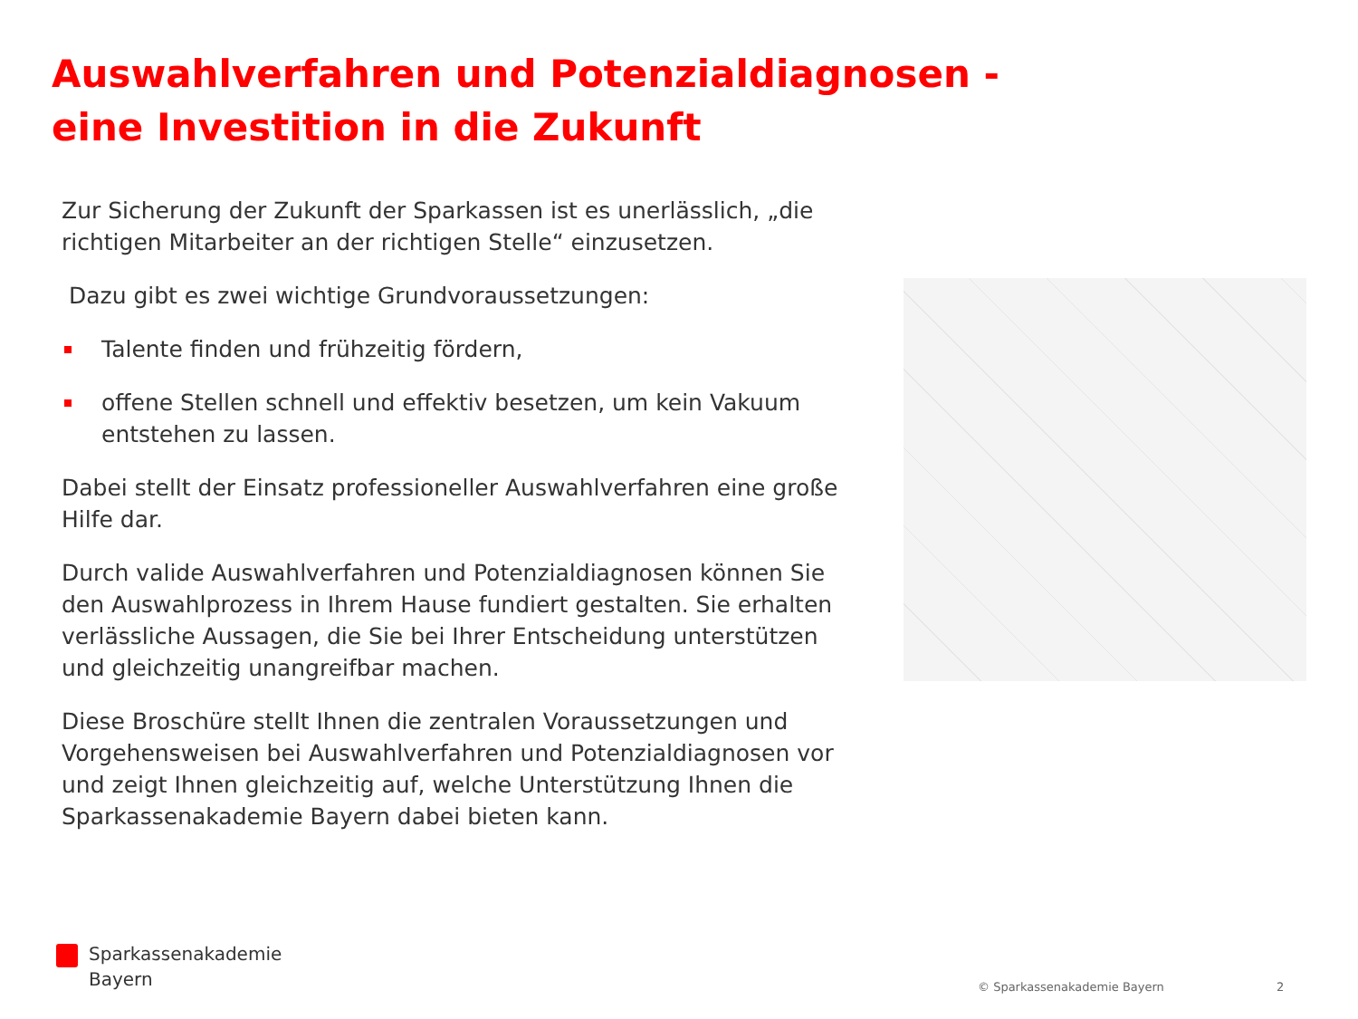Auswahlverfahren und Potenzialdiagnosen -
eine Investition in die Zukunft
Zur Sicherung der Zukunft der Sparkassen ist es unerlässlich, „die richtigen Mitarbeiter an der richtigen Stelle“ einzusetzen.
Dazu gibt es zwei wichtige Grundvoraussetzungen:
Talente finden und frühzeitig fördern,
offene Stellen schnell und effektiv besetzen, um kein Vakuum entstehen zu lassen.
Dabei stellt der Einsatz professioneller Auswahlverfahren eine große Hilfe dar.
Durch valide Auswahlverfahren und Potenzialdiagnosen können Sie den Auswahlprozess in Ihrem Hause fundiert gestalten. Sie erhalten verlässliche Aussagen, die Sie bei Ihrer Entscheidung unterstützen und gleichzeitig unangreifbar machen.
Diese Broschüre stellt Ihnen die zentralen Voraussetzungen und Vorgehensweisen bei Auswahlverfahren und Potenzialdiagnosen vor und zeigt Ihnen gleichzeitig auf, welche Unterstützung Ihnen die Sparkassenakademie Bayern dabei bieten kann.
Sparkassenakademie
Bayern
© Sparkassenakademie Bayern 2